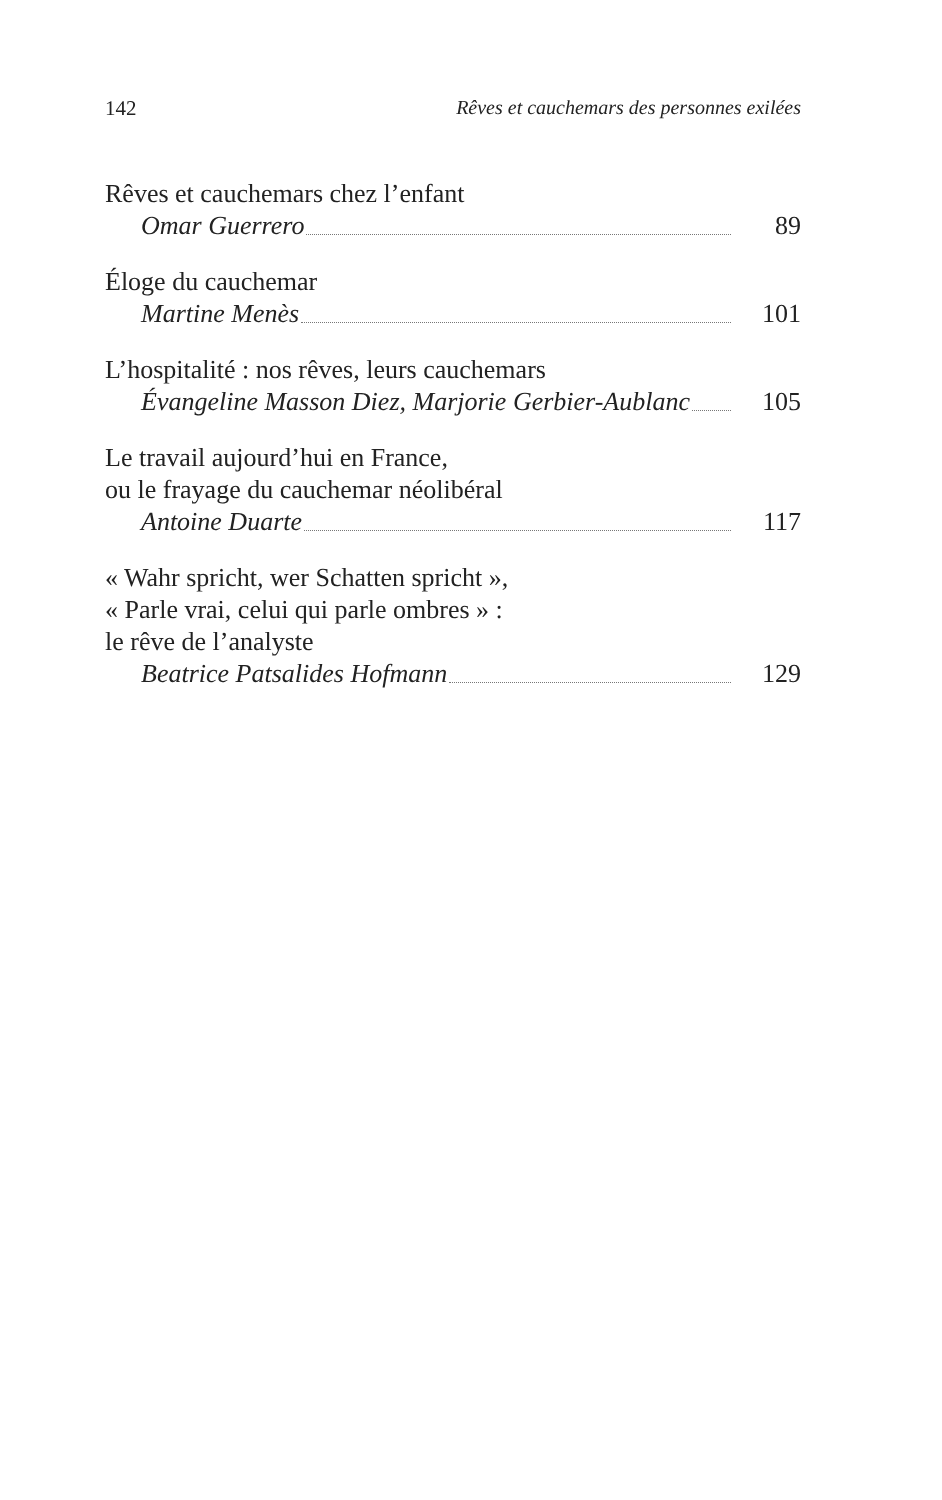142 Rêves et cauchemars des personnes exilées
Rêves et cauchemars chez l’enfant
Omar Guerrero 89
Éloge du cauchemar
Martine Menès 101
L’hospitalité : nos rêves, leurs cauchemars
Évangeline Masson Diez, Marjorie Gerbier-Aublanc 105
Le travail aujourd’hui en France,
ou le frayage du cauchemar néolibéral
Antoine Duarte 117
« Wahr spricht, wer Schatten spricht »,
« Parle vrai, celui qui parle ombres » :
le rêve de l’analyste
Beatrice Patsalides Hofmann 129